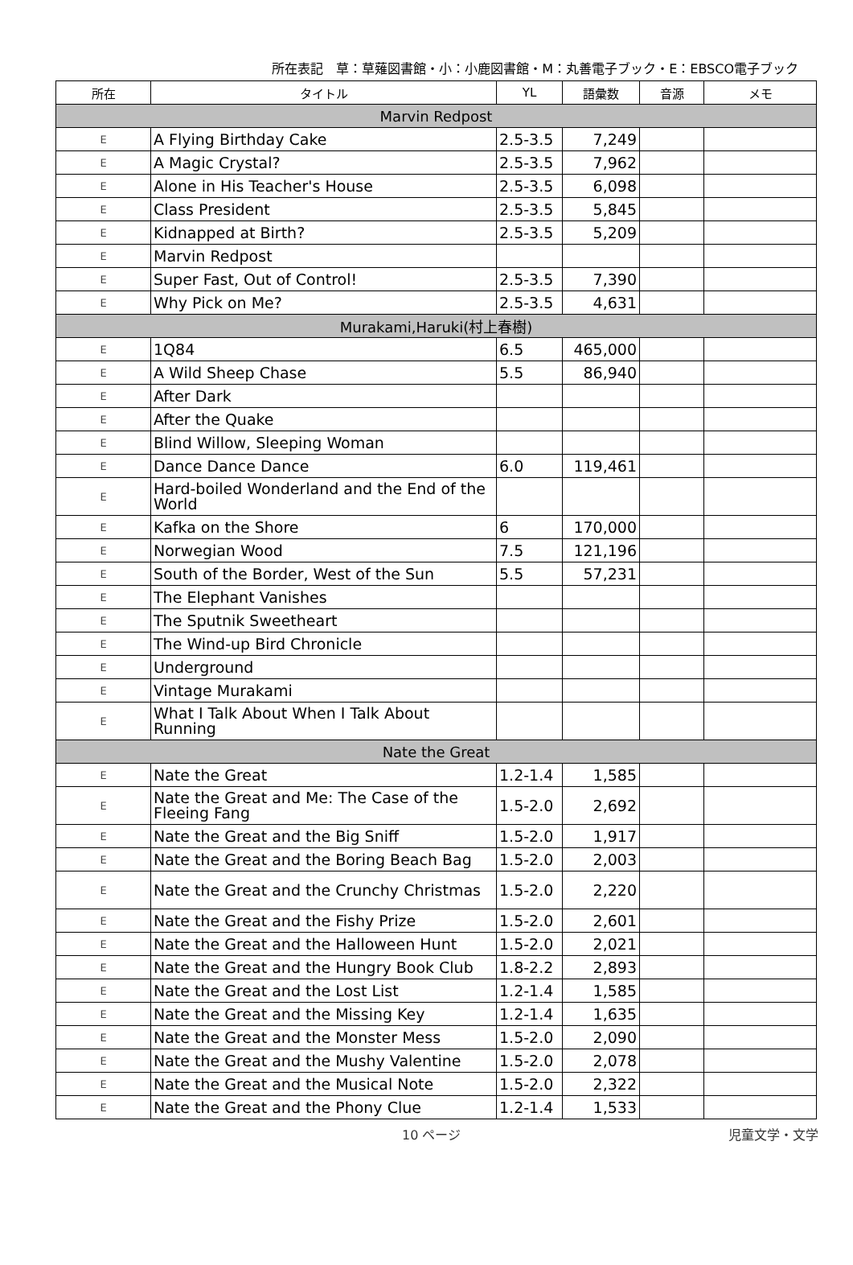所在表記　草：草薙図書館・小：小鹿図書館・M：丸善電子ブック・E：EBSCO電子ブック
| 所在 | タイトル | YL | 語彙数 | 音源 | メモ |
| --- | --- | --- | --- | --- | --- |
| Marvin Redpost | | | | | |
| E | A Flying Birthday Cake | 2.5-3.5 | 7,249 | | |
| E | A Magic Crystal? | 2.5-3.5 | 7,962 | | |
| E | Alone in His Teacher's House | 2.5-3.5 | 6,098 | | |
| E | Class President | 2.5-3.5 | 5,845 | | |
| E | Kidnapped at Birth? | 2.5-3.5 | 5,209 | | |
| E | Marvin Redpost | | | | |
| E | Super Fast, Out of Control! | 2.5-3.5 | 7,390 | | |
| E | Why Pick on Me? | 2.5-3.5 | 4,631 | | |
| Murakami,Haruki(村上春樹) | | | | | |
| E | 1Q84 | 6.5 | 465,000 | | |
| E | A Wild Sheep Chase | 5.5 | 86,940 | | |
| E | After Dark | | | | |
| E | After the Quake | | | | |
| E | Blind Willow, Sleeping Woman | | | | |
| E | Dance Dance Dance | 6.0 | 119,461 | | |
| E | Hard-boiled Wonderland and the End of the World | | | | |
| E | Kafka on the Shore | 6 | 170,000 | | |
| E | Norwegian Wood | 7.5 | 121,196 | | |
| E | South of the Border, West of the Sun | 5.5 | 57,231 | | |
| E | The Elephant Vanishes | | | | |
| E | The Sputnik Sweetheart | | | | |
| E | The Wind-up Bird Chronicle | | | | |
| E | Underground | | | | |
| E | Vintage Murakami | | | | |
| E | What I Talk About When I Talk About Running | | | | |
| Nate the Great | | | | | |
| E | Nate the Great | 1.2-1.4 | 1,585 | | |
| E | Nate the Great and Me: The Case of the Fleeing Fang | 1.5-2.0 | 2,692 | | |
| E | Nate the Great and the Big Sniff | 1.5-2.0 | 1,917 | | |
| E | Nate the Great and the Boring Beach Bag | 1.5-2.0 | 2,003 | | |
| E | Nate the Great and the Crunchy Christmas | 1.5-2.0 | 2,220 | | |
| E | Nate the Great and the Fishy Prize | 1.5-2.0 | 2,601 | | |
| E | Nate the Great and the Halloween Hunt | 1.5-2.0 | 2,021 | | |
| E | Nate the Great and the Hungry Book Club | 1.8-2.2 | 2,893 | | |
| E | Nate the Great and the Lost List | 1.2-1.4 | 1,585 | | |
| E | Nate the Great and the Missing Key | 1.2-1.4 | 1,635 | | |
| E | Nate the Great and the Monster Mess | 1.5-2.0 | 2,090 | | |
| E | Nate the Great and the Mushy Valentine | 1.5-2.0 | 2,078 | | |
| E | Nate the Great and the Musical Note | 1.5-2.0 | 2,322 | | |
| E | Nate the Great and the Phony Clue | 1.2-1.4 | 1,533 | | |
10 ページ 児童文学・文学